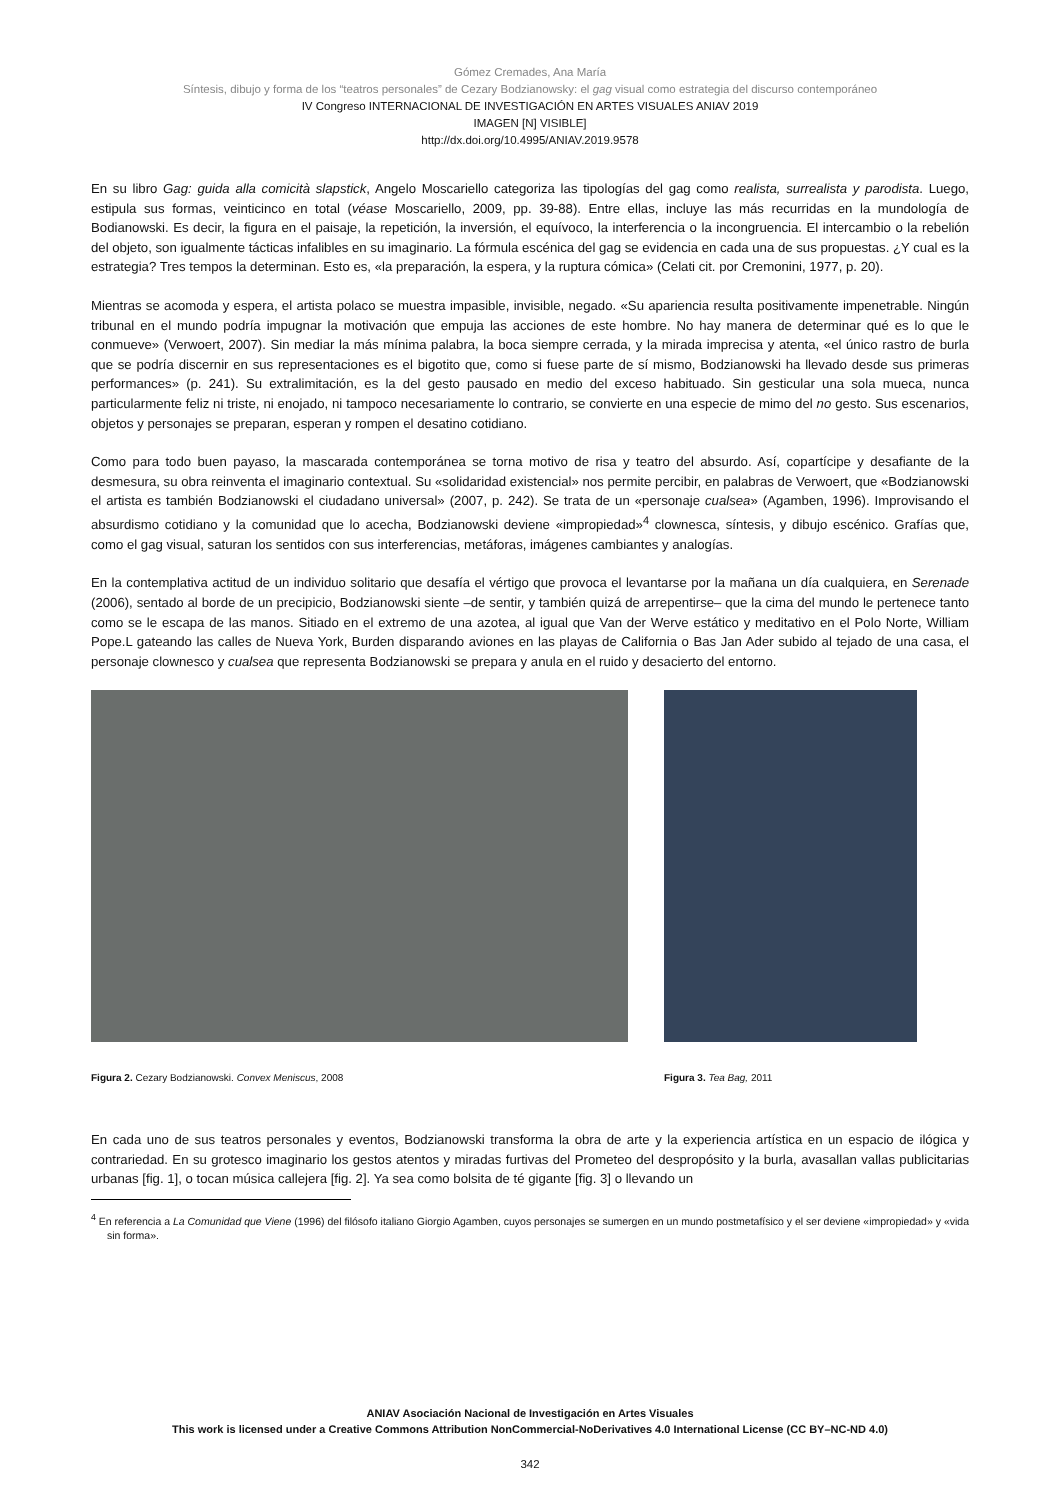Gómez Cremades, Ana María
Síntesis, dibujo y forma de los “teatros personales” de Cezary Bodzianowsky: el gag visual como estrategia del discurso contemporáneo
IV Congreso INTERNACIONAL DE INVESTIGACIÓN EN ARTES VISUALES ANIAV 2019
IMAGEN [N] VISIBLE]
http://dx.doi.org/10.4995/ANIAV.2019.9578
En su libro Gag: guida alla comicità slapstick, Angelo Moscariello categoriza las tipologías del gag como realista, surrealista y parodista. Luego, estipula sus formas, veinticinco en total (véase Moscariello, 2009, pp. 39-88). Entre ellas, incluye las más recurridas en la mundología de Bodianowski. Es decir, la figura en el paisaje, la repetición, la inversión, el equívoco, la interferencia o la incongruencia. El intercambio o la rebelión del objeto, son igualmente tácticas infalibles en su imaginario. La fórmula escénica del gag se evidencia en cada una de sus propuestas. ¿Y cual es la estrategia? Tres tempos la determinan. Esto es, «la preparación, la espera, y la ruptura cómica» (Celati cit. por Cremonini, 1977, p. 20).
Mientras se acomoda y espera, el artista polaco se muestra impasible, invisible, negado. «Su apariencia resulta positivamente impenetrable. Ningún tribunal en el mundo podría impugnar la motivación que empuja las acciones de este hombre. No hay manera de determinar qué es lo que le conmueve» (Verwoert, 2007). Sin mediar la más mínima palabra, la boca siempre cerrada, y la mirada imprecisa y atenta, «el único rastro de burla que se podría discernir en sus representaciones es el bigotito que, como si fuese parte de sí mismo, Bodzianowski ha llevado desde sus primeras performances» (p. 241). Su extralimitación, es la del gesto pausado en medio del exceso habituado. Sin gesticular una sola mueca, nunca particularmente feliz ni triste, ni enojado, ni tampoco necesariamente lo contrario, se convierte en una especie de mimo del no gesto. Sus escenarios, objetos y personajes se preparan, esperan y rompen el desatino cotidiano.
Como para todo buen payaso, la mascarada contemporánea se torna motivo de risa y teatro del absurdo. Así, copartícipe y desafiante de la desmesura, su obra reinventa el imaginario contextual. Su «solidaridad existencial» nos permite percibir, en palabras de Verwoert, que «Bodzianowski el artista es también Bodzianowski el ciudadano universal» (2007, p. 242). Se trata de un «personaje cualsea» (Agamben, 1996). Improvisando el absurdismo cotidiano y la comunidad que lo acecha, Bodzianowski deviene «impropiedad»<sup>4</sup> clownesca, síntesis, y dibujo escénico. Grafías que, como el gag visual, saturan los sentidos con sus interferencias, metáforas, imágenes cambiantes y analogías.
En la contemplativa actitud de un individuo solitario que desafía el vértigo que provoca el levantarse por la mañana un día cualquiera, en Serenade (2006), sentado al borde de un precipicio, Bodzianowski siente –de sentir, y también quizá de arrepentirse– que la cima del mundo le pertenece tanto como se le escapa de las manos. Sitiado en el extremo de una azotea, al igual que Van der Werve estático y meditativo en el Polo Norte, William Pope.L gateando las calles de Nueva York, Burden disparando aviones en las playas de California o Bas Jan Ader subido al tejado de una casa, el personaje clownesco y cualsea que representa Bodzianowski se prepara y anula en el ruido y desacierto del entorno.
Figura 2. Cezary Bodzianowski. Convex Meniscus, 2008 Figura 3. Tea Bag, 2011
En cada uno de sus teatros personales y eventos, Bodzianowski transforma la obra de arte y la experiencia artística en un espacio de ilógica y contrariedad. En su grotesco imaginario los gestos atentos y miradas furtivas del Prometeo del despropósito y la burla, avasallan vallas publicitarias urbanas [fig. 1], o tocan música callejera [fig. 2]. Ya sea como bolsita de té gigante [fig. 3] o llevando un
<sup>4</sup> En referencia a La Comunidad que Viene (1996) del filósofo italiano Giorgio Agamben, cuyos personajes se sumergen en un mundo postmetafísico y el ser deviene «impropiedad» y «vida sin forma».
ANIAV Asociación Nacional de Investigación en Artes Visuales
This work is licensed under a Creative Commons Attribution NonCommercial-NoDerivatives 4.0 International License (CC BY–NC-ND 4.0)
342